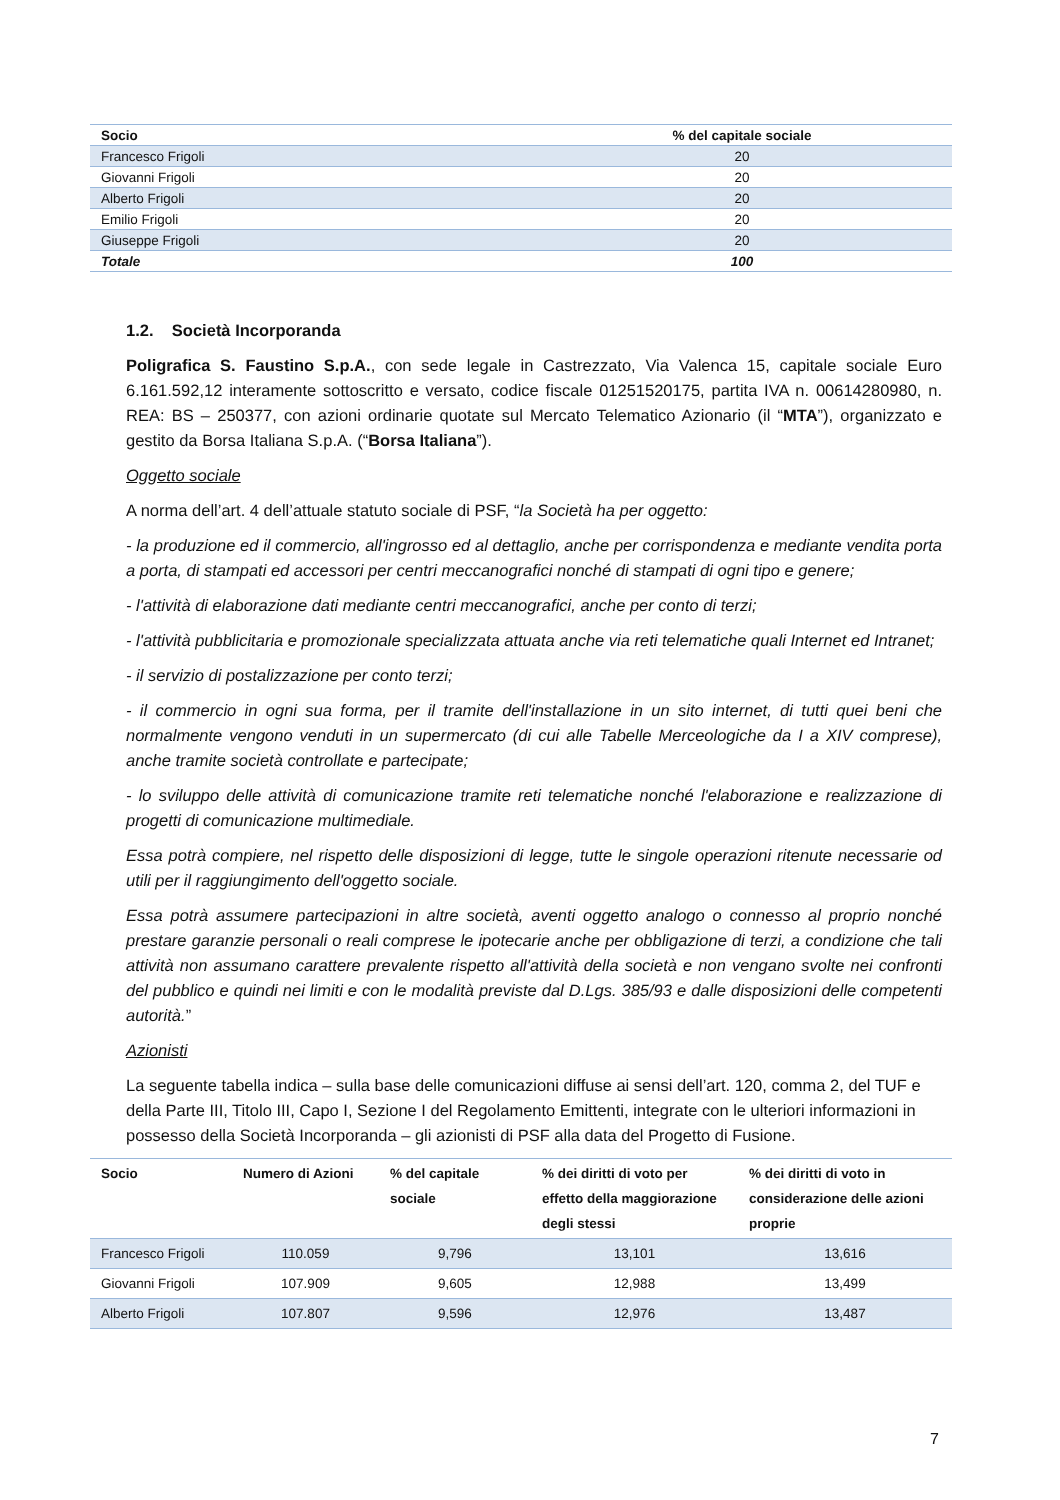| Socio | % del capitale sociale |
| --- | --- |
| Francesco Frigoli | 20 |
| Giovanni Frigoli | 20 |
| Alberto Frigoli | 20 |
| Emilio Frigoli | 20 |
| Giuseppe Frigoli | 20 |
| Totale | 100 |
1.2. Società Incorporanda
Poligrafica S. Faustino S.p.A., con sede legale in Castrezzato, Via Valenca 15, capitale sociale Euro 6.161.592,12 interamente sottoscritto e versato, codice fiscale 01251520175, partita IVA n. 00614280980, n. REA: BS – 250377, con azioni ordinarie quotate sul Mercato Telematico Azionario (il “MTA”), organizzato e gestito da Borsa Italiana S.p.A. (“Borsa Italiana”).
Oggetto sociale
A norma dell’art. 4 dell’attuale statuto sociale di PSF, “la Società ha per oggetto:
- la produzione ed il commercio, all'ingrosso ed al dettaglio, anche per corrispondenza e mediante vendita porta a porta, di stampati ed accessori per centri meccanografici nonché di stampati di ogni tipo e genere;
- l'attività di elaborazione dati mediante centri meccanografici, anche per conto di terzi;
- l'attività pubblicitaria e promozionale specializzata attuata anche via reti telematiche quali Internet ed Intranet;
- il servizio di postalizzazione per conto terzi;
- il commercio in ogni sua forma, per il tramite dell'installazione in un sito internet, di tutti quei beni che normalmente vengono venduti in un supermercato (di cui alle Tabelle Merceologiche da I a XIV comprese), anche tramite società controllate e partecipate;
- lo sviluppo delle attività di comunicazione tramite reti telematiche nonché l'elaborazione e realizzazione di progetti di comunicazione multimediale.
Essa potrà compiere, nel rispetto delle disposizioni di legge, tutte le singole operazioni ritenute necessarie od utili per il raggiungimento dell'oggetto sociale.
Essa potrà assumere partecipazioni in altre società, aventi oggetto analogo o connesso al proprio nonché prestare garanzie personali o reali comprese le ipotecarie anche per obbligazione di terzi, a condizione che tali attività non assumano carattere prevalente rispetto all'attività della società e non vengano svolte nei confronti del pubblico e quindi nei limiti e con le modalità previste dal D.Lgs. 385/93 e dalle disposizioni delle competenti autorità.”
Azionisti
La seguente tabella indica – sulla base delle comunicazioni diffuse ai sensi dell’art. 120, comma 2, del TUF e della Parte III, Titolo III, Capo I, Sezione I del Regolamento Emittenti, integrate con le ulteriori informazioni in possesso della Società Incorporanda – gli azionisti di PSF alla data del Progetto di Fusione.
| Socio | Numero di Azioni | % del capitale sociale | % dei diritti di voto per effetto della maggiorazione degli stessi | % dei diritti di voto in considerazione delle azioni proprie |
| --- | --- | --- | --- | --- |
| Francesco Frigoli | 110.059 | 9,796 | 13,101 | 13,616 |
| Giovanni Frigoli | 107.909 | 9,605 | 12,988 | 13,499 |
| Alberto Frigoli | 107.807 | 9,596 | 12,976 | 13,487 |
7